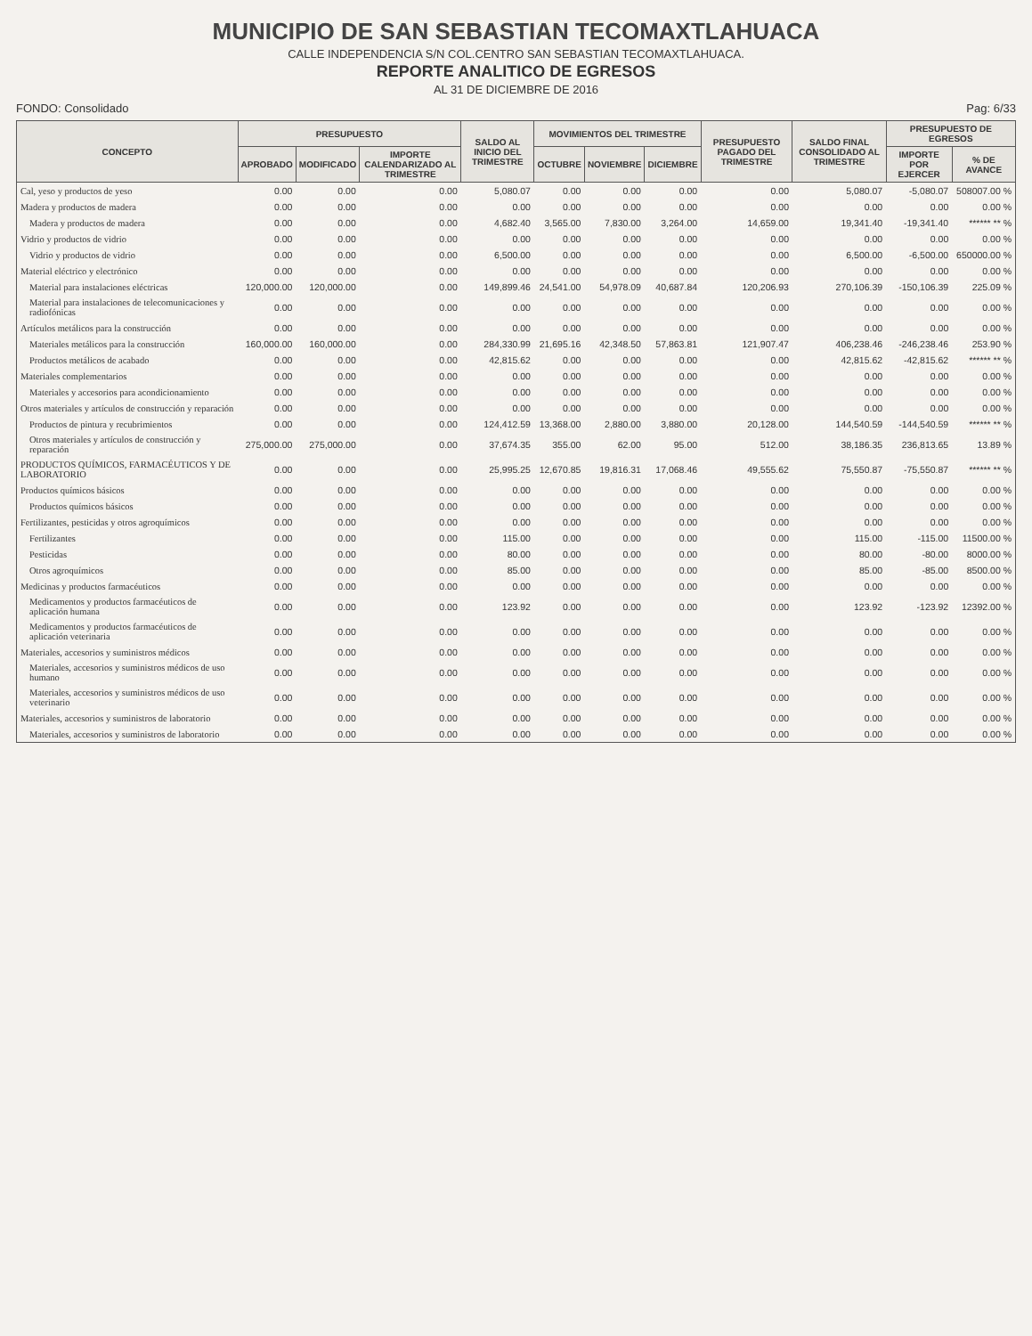MUNICIPIO DE SAN SEBASTIAN TECOMAXTLAHUACA
CALLE INDEPENDENCIA S/N COL.CENTRO SAN SEBASTIAN TECOMAXTLAHUACA.
REPORTE ANALITICO DE EGRESOS
AL 31 DE DICIEMBRE DE 2016
FONDO: Consolidado Pag: 6/33
| CONCEPTO | PRESUPUESTO | | | SALDO AL INICIO DEL TRIMESTRE | MOVIMIENTOS DEL TRIMESTRE | | | PRESUPUESTO PAGADO DEL TRIMESTRE | SALDO FINAL CONSOLIDADO AL TRIMESTRE | PRESUPUESTO DE EGRESOS | |
| --- | --- | --- | --- | --- | --- | --- | --- | --- | --- | --- | --- |
| | APROBADO | MODIFICADO | IMPORTE CALENDARIZADO AL TRIMESTRE | | OCTUBRE | NOVIEMBRE | DICIEMBRE | | | IMPORTE POR EJERCER | % DE AVANCE |
| Cal, yeso y productos de yeso | 0.00 | 0.00 | 0.00 | 5,080.07 | 0.00 | 0.00 | 0.00 | 0.00 | 5,080.07 | -5,080.07 | 508007.00 % |
| Madera y productos de madera | 0.00 | 0.00 | 0.00 | 0.00 | 0.00 | 0.00 | 0.00 | 0.00 | 0.00 | 0.00 | 0.00 % |
| Madera y productos de madera | 0.00 | 0.00 | 0.00 | 4,682.40 | 3,565.00 | 7,830.00 | 3,264.00 | 14,659.00 | 19,341.40 | -19,341.40 | ****** ** % |
| Vidrio y productos de vidrio | 0.00 | 0.00 | 0.00 | 0.00 | 0.00 | 0.00 | 0.00 | 0.00 | 0.00 | 0.00 | 0.00 % |
| Vidrio y productos de vidrio | 0.00 | 0.00 | 0.00 | 6,500.00 | 0.00 | 0.00 | 0.00 | 0.00 | 6,500.00 | -6,500.00 | 650000.00 % |
| Material eléctrico y electrónico | 0.00 | 0.00 | 0.00 | 0.00 | 0.00 | 0.00 | 0.00 | 0.00 | 0.00 | 0.00 | 0.00 % |
| Material para instalaciones eléctricas | 120,000.00 | 120,000.00 | 0.00 | 149,899.46 | 24,541.00 | 54,978.09 | 40,687.84 | 120,206.93 | 270,106.39 | -150,106.39 | 225.09 % |
| Material para instalaciones de telecomunicaciones y radiofónicas | 0.00 | 0.00 | 0.00 | 0.00 | 0.00 | 0.00 | 0.00 | 0.00 | 0.00 | 0.00 | 0.00 % |
| Artículos metálicos para la construcción | 0.00 | 0.00 | 0.00 | 0.00 | 0.00 | 0.00 | 0.00 | 0.00 | 0.00 | 0.00 | 0.00 % |
| Materiales metálicos para la construcción | 160,000.00 | 160,000.00 | 0.00 | 284,330.99 | 21,695.16 | 42,348.50 | 57,863.81 | 121,907.47 | 406,238.46 | -246,238.46 | 253.90 % |
| Productos metálicos de acabado | 0.00 | 0.00 | 0.00 | 42,815.62 | 0.00 | 0.00 | 0.00 | 0.00 | 42,815.62 | -42,815.62 | ****** ** % |
| Materiales complementarios | 0.00 | 0.00 | 0.00 | 0.00 | 0.00 | 0.00 | 0.00 | 0.00 | 0.00 | 0.00 | 0.00 % |
| Materiales y accesorios para acondicionamiento | 0.00 | 0.00 | 0.00 | 0.00 | 0.00 | 0.00 | 0.00 | 0.00 | 0.00 | 0.00 | 0.00 % |
| Otros materiales y artículos de construcción y reparación | 0.00 | 0.00 | 0.00 | 0.00 | 0.00 | 0.00 | 0.00 | 0.00 | 0.00 | 0.00 | 0.00 % |
| Productos de pintura y recubrimientos | 0.00 | 0.00 | 0.00 | 124,412.59 | 13,368.00 | 2,880.00 | 3,880.00 | 20,128.00 | 144,540.59 | -144,540.59 | ****** ** % |
| Otros materiales y artículos de construcción y reparación | 275,000.00 | 275,000.00 | 0.00 | 37,674.35 | 355.00 | 62.00 | 95.00 | 512.00 | 38,186.35 | 236,813.65 | 13.89 % |
| PRODUCTOS QUÍMICOS, FARMACÉUTICOS Y DE LABORATORIO | 0.00 | 0.00 | 0.00 | 25,995.25 | 12,670.85 | 19,816.31 | 17,068.46 | 49,555.62 | 75,550.87 | -75,550.87 | ****** ** % |
| Productos químicos básicos | 0.00 | 0.00 | 0.00 | 0.00 | 0.00 | 0.00 | 0.00 | 0.00 | 0.00 | 0.00 | 0.00 % |
| Productos químicos básicos | 0.00 | 0.00 | 0.00 | 0.00 | 0.00 | 0.00 | 0.00 | 0.00 | 0.00 | 0.00 | 0.00 % |
| Fertilizantes, pesticidas y otros agroquímicos | 0.00 | 0.00 | 0.00 | 0.00 | 0.00 | 0.00 | 0.00 | 0.00 | 0.00 | 0.00 | 0.00 % |
| Fertilizantes | 0.00 | 0.00 | 0.00 | 115.00 | 0.00 | 0.00 | 0.00 | 0.00 | 115.00 | -115.00 | 11500.00 % |
| Pesticidas | 0.00 | 0.00 | 0.00 | 80.00 | 0.00 | 0.00 | 0.00 | 0.00 | 80.00 | -80.00 | 8000.00 % |
| Otros agroquímicos | 0.00 | 0.00 | 0.00 | 85.00 | 0.00 | 0.00 | 0.00 | 0.00 | 85.00 | -85.00 | 8500.00 % |
| Medicinas y productos farmacéuticos | 0.00 | 0.00 | 0.00 | 0.00 | 0.00 | 0.00 | 0.00 | 0.00 | 0.00 | 0.00 | 0.00 % |
| Medicamentos y productos farmacéuticos de aplicación humana | 0.00 | 0.00 | 0.00 | 123.92 | 0.00 | 0.00 | 0.00 | 0.00 | 123.92 | -123.92 | 12392.00 % |
| Medicamentos y productos farmacéuticos de aplicación veterinaria | 0.00 | 0.00 | 0.00 | 0.00 | 0.00 | 0.00 | 0.00 | 0.00 | 0.00 | 0.00 | 0.00 % |
| Materiales, accesorios y suministros médicos | 0.00 | 0.00 | 0.00 | 0.00 | 0.00 | 0.00 | 0.00 | 0.00 | 0.00 | 0.00 | 0.00 % |
| Materiales, accesorios y suministros médicos de uso humano | 0.00 | 0.00 | 0.00 | 0.00 | 0.00 | 0.00 | 0.00 | 0.00 | 0.00 | 0.00 | 0.00 % |
| Materiales, accesorios y suministros médicos de uso veterinario | 0.00 | 0.00 | 0.00 | 0.00 | 0.00 | 0.00 | 0.00 | 0.00 | 0.00 | 0.00 | 0.00 % |
| Materiales, accesorios y suministros de laboratorio | 0.00 | 0.00 | 0.00 | 0.00 | 0.00 | 0.00 | 0.00 | 0.00 | 0.00 | 0.00 | 0.00 % |
| Materiales, accesorios y suministros de laboratorio | 0.00 | 0.00 | 0.00 | 0.00 | 0.00 | 0.00 | 0.00 | 0.00 | 0.00 | 0.00 | 0.00 % |